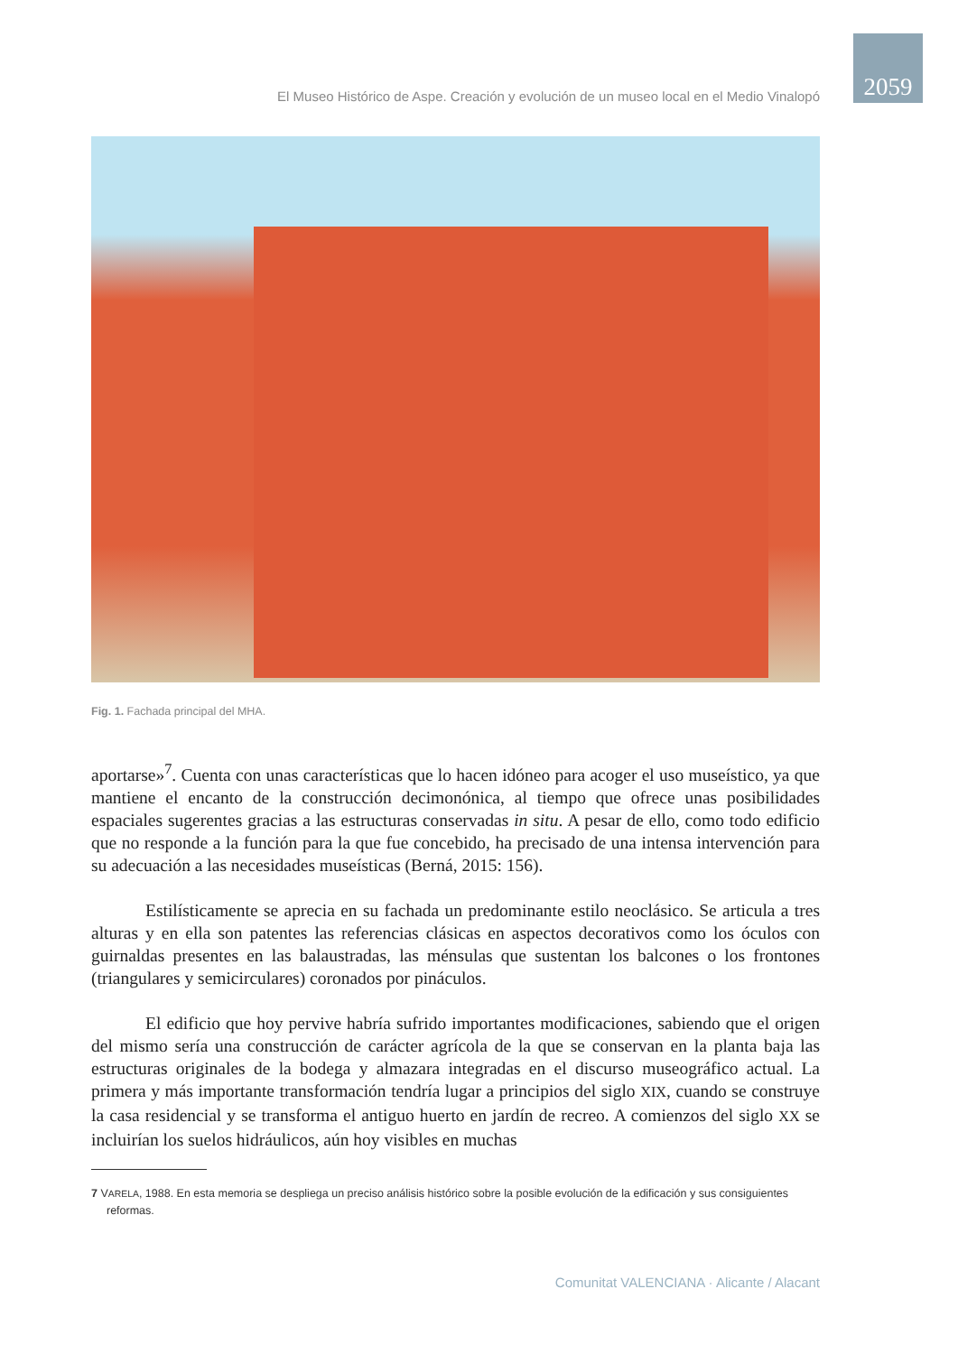2059
El Museo Histórico de Aspe. Creación y evolución de un museo local en el Medio Vinalopó
Fig. 1. Fachada principal del MHA.
aportarse»<sup>7</sup>. Cuenta con unas características que lo hacen idóneo para acoger el uso museístico, ya que mantiene el encanto de la construcción decimonónica, al tiempo que ofrece unas posibilidades espaciales sugerentes gracias a las estructuras conservadas in situ. A pesar de ello, como todo edificio que no responde a la función para la que fue concebido, ha precisado de una intensa intervención para su adecuación a las necesidades museísticas (Berná, 2015: 156).
Estilísticamente se aprecia en su fachada un predominante estilo neoclásico. Se articula a tres alturas y en ella son patentes las referencias clásicas en aspectos decorativos como los óculos con guirnaldas presentes en las balaustradas, las ménsulas que sustentan los balcones o los frontones (triangulares y semicirculares) coronados por pináculos.
El edificio que hoy pervive habría sufrido importantes modificaciones, sabiendo que el origen del mismo sería una construcción de carácter agrícola de la que se conservan en la planta baja las estructuras originales de la bodega y almazara integradas en el discurso museográfico actual. La primera y más importante transformación tendría lugar a principios del siglo XIX, cuando se construye la casa residencial y se transforma el antiguo huerto en jardín de recreo. A comienzos del siglo XX se incluirían los suelos hidráulicos, aún hoy visibles en muchas
7 VARELA, 1988. En esta memoria se despliega un preciso análisis histórico sobre la posible evolución de la edificación y sus consiguientes reformas.
Comunitat VALENCIANA · Alicante / Alacant